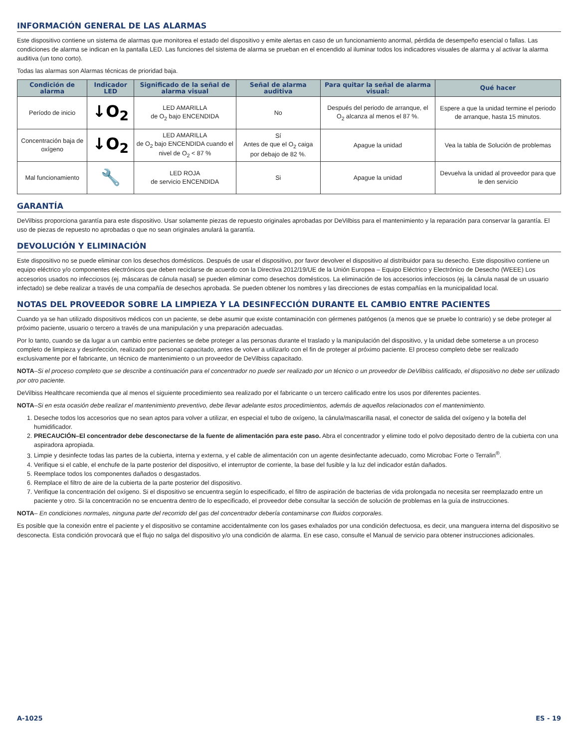INFORMACIÓN GENERAL DE LAS ALARMAS
Este dispositivo contiene un sistema de alarmas que monitorea el estado del dispositivo y emite alertas en caso de un funcionamiento anormal, pérdida de desempeño esencial o fallas. Las condiciones de alarma se indican en la pantalla LED. Las funciones del sistema de alarma se prueban en el encendido al iluminar todos los indicadores visuales de alarma y al activar la alarma auditiva (un tono corto).
Todas las alarmas son Alarmas técnicas de prioridad baja.
| Condición de alarma | Indicador LED | Significado de la señal de alarma visual | Señal de alarma auditiva | Para quitar la señal de alarma visual: | Qué hacer |
| --- | --- | --- | --- | --- | --- |
| Período de inicio | ↓O<sub>2</sub> | LED AMARILLA de O<sub>2</sub> bajo ENCENDIDA | No | Después del periodo de arranque, el O<sub>2</sub> alcanza al menos el 87 %. | Espere a que la unidad termine el periodo de arranque, hasta 15 minutos. |
| Concentración baja de oxígeno | ↓O<sub>2</sub> | LED AMARILLA de O<sub>2</sub> bajo ENCENDIDA cuando el nivel de O<sub>2</sub> < 87 % | Sí Antes de que el O<sub>2</sub> caiga por debajo de 82 %. | Apague la unidad | Vea la tabla de Solución de problemas |
| Mal funcionamiento | 🔧 | LED ROJA de servicio ENCENDIDA | Si | Apague la unidad | Devuelva la unidad al proveedor para que le den servicio |
GARANTÍA
DeVilbiss proporciona garantía para este dispositivo. Usar solamente piezas de repuesto originales aprobadas por DeVilbiss para el mantenimiento y la reparación para conservar la garantía. El uso de piezas de repuesto no aprobadas o que no sean originales anulará la garantía.
DEVOLUCIÓN Y ELIMINACIÓN
Este dispositivo no se puede eliminar con los desechos domésticos. Después de usar el dispositivo, por favor devolver el dispositivo al distribuidor para su desecho. Este dispositivo contiene un equipo eléctrico y/o componentes electrónicos que deben reciclarse de acuerdo con la Directiva 2012/19/UE de la Unión Europea – Equipo Eléctrico y Electrónico de Desecho (WEEE) Los accesorios usados no infecciosos (ej. máscaras de cánula nasal) se pueden eliminar como desechos domésticos. La eliminación de los accesorios infecciosos (ej. la cánula nasal de un usuario infectado) se debe realizar a través de una compañía de desechos aprobada. Se pueden obtener los nombres y las direcciones de estas compañías en la municipalidad local.
NOTAS DEL PROVEEDOR SOBRE LA LIMPIEZA Y LA DESINFECCIÓN DURANTE EL CAMBIO ENTRE PACIENTES
Cuando ya se han utilizado dispositivos médicos con un paciente, se debe asumir que existe contaminación con gérmenes patógenos (a menos que se pruebe lo contrario) y se debe proteger al próximo paciente, usuario o tercero a través de una manipulación y una preparación adecuadas.
Por lo tanto, cuando se da lugar a un cambio entre pacientes se debe proteger a las personas durante el traslado y la manipulación del dispositivo, y la unidad debe someterse a un proceso completo de limpieza y desinfección, realizado por personal capacitado, antes de volver a utilizarlo con el fin de proteger al próximo paciente. El proceso completo debe ser realizado exclusivamente por el fabricante, un técnico de mantenimiento o un proveedor de DeVilbiss capacitado.
NOTA–Si el proceso completo que se describe a continuación para el concentrador no puede ser realizado por un técnico o un proveedor de DeVilbiss calificado, el dispositivo no debe ser utilizado por otro paciente.
DeVilbiss Healthcare recomienda que al menos el siguiente procedimiento sea realizado por el fabricante o un tercero calificado entre los usos por diferentes pacientes.
NOTA–Si en esta ocasión debe realizar el mantenimiento preventivo, debe llevar adelante estos procedimientos, además de aquellos relacionados con el mantenimiento.
1. Deseche todos los accesorios que no sean aptos para volver a utilizar, en especial el tubo de oxígeno, la cánula/mascarilla nasal, el conector de salida del oxígeno y la botella del humidificador.
2. PRECAUCIÓN–El concentrador debe desconectarse de la fuente de alimentación para este paso. Abra el concentrador y elimine todo el polvo depositado dentro de la cubierta con una aspiradora apropiada.
3. Limpie y desinfecte todas las partes de la cubierta, interna y externa, y el cable de alimentación con un agente desinfectante adecuado, como Microbac Forte o Terralin<sup>®</sup>.
4. Verifique si el cable, el enchufe de la parte posterior del dispositivo, el interruptor de corriente, la base del fusible y la luz del indicador están dañados.
5. Reemplace todos los componentes dañados o desgastados.
6. Remplace el filtro de aire de la cubierta de la parte posterior del dispositivo.
7. Verifique la concentración del oxígeno. Si el dispositivo se encuentra según lo especificado, el filtro de aspiración de bacterias de vida prolongada no necesita ser reemplazado entre un paciente y otro. Si la concentración no se encuentra dentro de lo especificado, el proveedor debe consultar la sección de solución de problemas en la guía de instrucciones.
NOTA– En condiciones normales, ninguna parte del recorrido del gas del concentrador debería contaminarse con fluidos corporales.
Es posible que la conexión entre el paciente y el dispositivo se contamine accidentalmente con los gases exhalados por una condición defectuosa, es decir, una manguera interna del dispositivo se desconecta. Esta condición provocará que el flujo no salga del dispositivo y/o una condición de alarma. En ese caso, consulte el Manual de servicio para obtener instrucciones adicionales.
A-1025 ES - 19